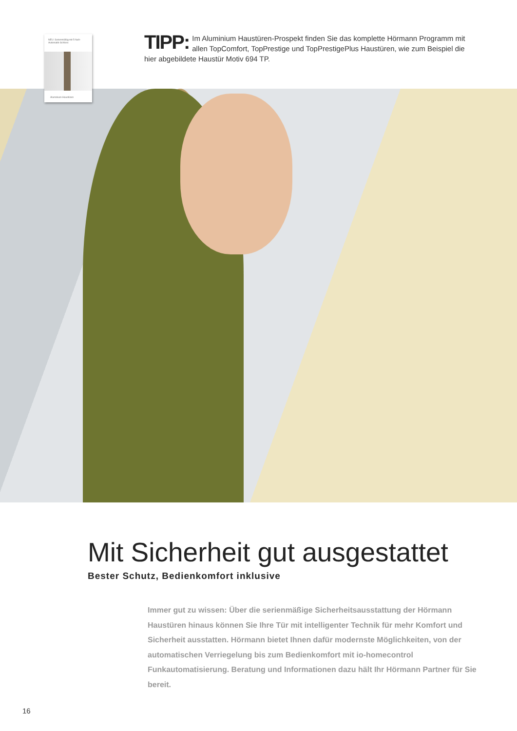NEU: Serienmäßig mit 5-fach-Automatik-Schloss
Aluminium-Haustüren
TIPP: Im Aluminium Haustüren-Prospekt finden Sie das komplette Hörmann Programm mit allen TopComfort, TopPrestige und TopPrestigePlus Haustüren, wie zum Beispiel die hier abgebildete Haustür Motiv 694 TP.
Mit Sicherheit gut ausgestattet
Bester Schutz, Bedienkomfort inklusive
Immer gut zu wissen: Über die serienmäßige Sicherheitsausstattung der Hörmann Haustüren hinaus können Sie Ihre Tür mit intelligenter Technik für mehr Komfort und Sicherheit ausstatten. Hörmann bietet Ihnen dafür modernste Möglichkeiten, von der automatischen Verriegelung bis zum Bedienkomfort mit io-homecontrol Funkautomatisierung. Beratung und Informationen dazu hält Ihr Hörmann Partner für Sie bereit.
16